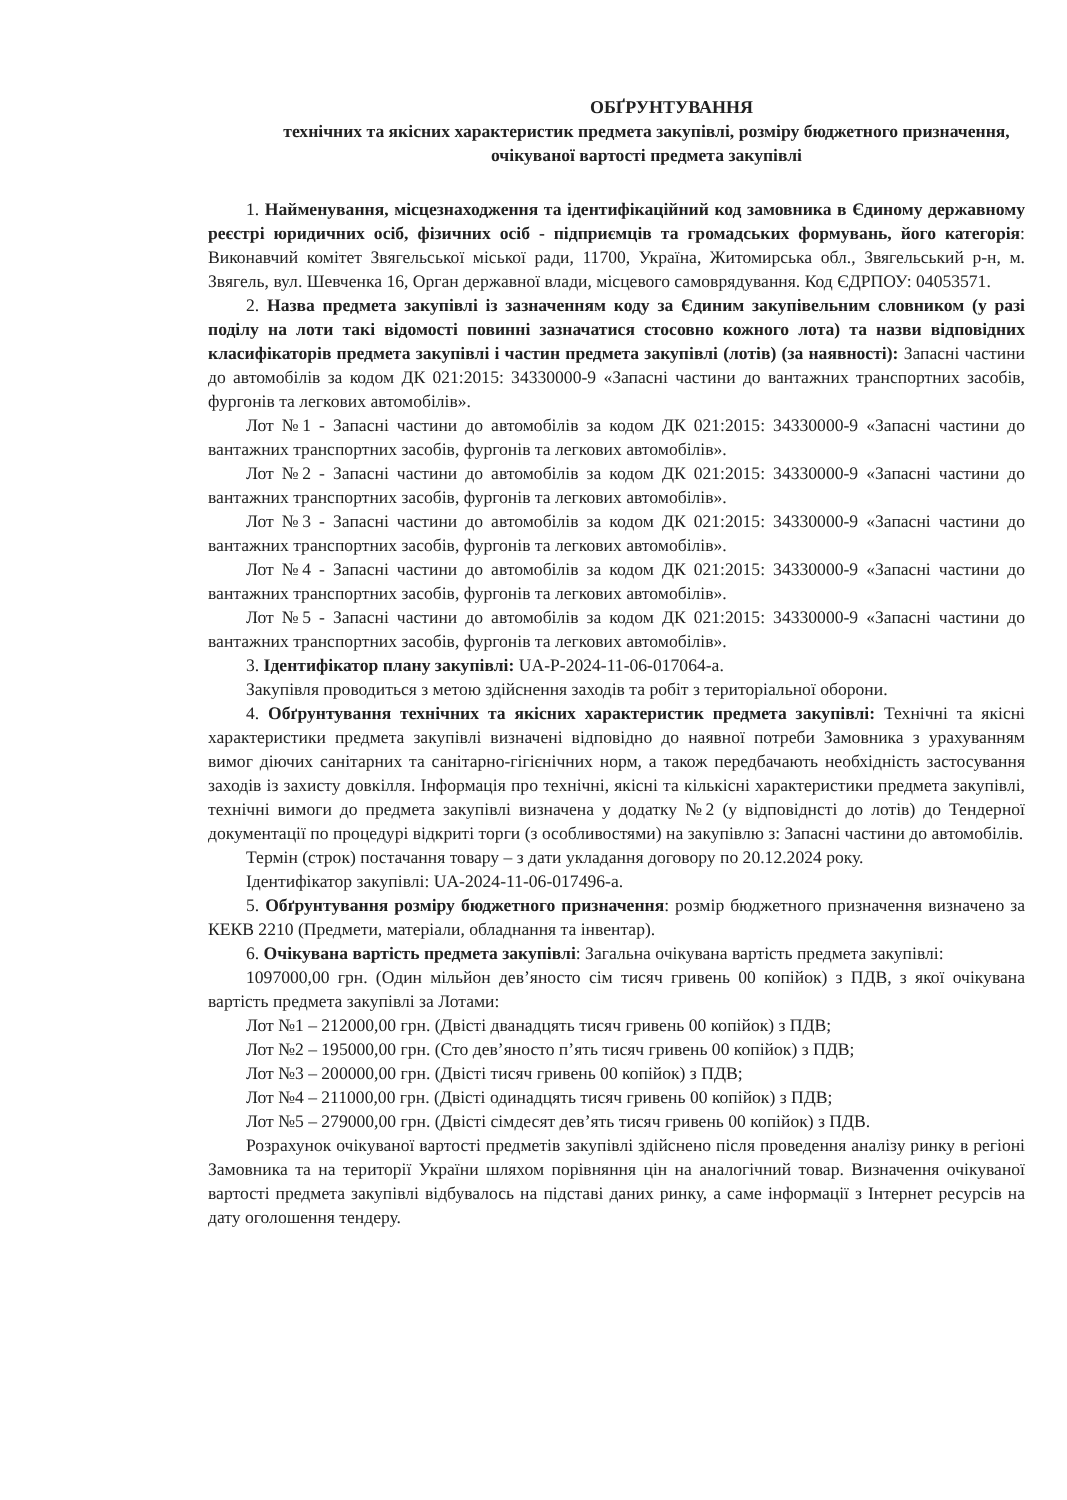ОБҐРУНТУВАННЯ
технічних та якісних характеристик предмета закупівлі, розміру бюджетного призначення, очікуваної вартості предмета закупівлі
1. Найменування, місцезнаходження та ідентифікаційний код замовника в Єдиному державному реєстрі юридичних осіб, фізичних осіб - підприємців та громадських формувань, його категорія: Виконавчий комітет Звягельської міської ради, 11700, Україна, Житомирська обл., Звягельський р-н, м. Звягель, вул. Шевченка 16, Орган державної влади, місцевого самоврядування. Код ЄДРПОУ: 04053571.
2. Назва предмета закупівлі із зазначенням коду за Єдиним закупівельним словником (у разі поділу на лоти такі відомості повинні зазначатися стосовно кожного лота) та назви відповідних класифікаторів предмета закупівлі і частин предмета закупівлі (лотів) (за наявності): Запасні частини до автомобілів за кодом ДК 021:2015: 34330000-9 «Запасні частини до вантажних транспортних засобів, фургонів та легкових автомобілів».
Лот №1 - Запасні частини до автомобілів за кодом ДК 021:2015: 34330000-9 «Запасні частини до вантажних транспортних засобів, фургонів та легкових автомобілів».
Лот №2 - Запасні частини до автомобілів за кодом ДК 021:2015: 34330000-9 «Запасні частини до вантажних транспортних засобів, фургонів та легкових автомобілів».
Лот №3 - Запасні частини до автомобілів за кодом ДК 021:2015: 34330000-9 «Запасні частини до вантажних транспортних засобів, фургонів та легкових автомобілів».
Лот №4 - Запасні частини до автомобілів за кодом ДК 021:2015: 34330000-9 «Запасні частини до вантажних транспортних засобів, фургонів та легкових автомобілів».
Лот №5 - Запасні частини до автомобілів за кодом ДК 021:2015: 34330000-9 «Запасні частини до вантажних транспортних засобів, фургонів та легкових автомобілів».
3. Ідентифікатор плану закупівлі: UA-P-2024-11-06-017064-a.
Закупівля проводиться з метою здійснення заходів та робіт з територіальної оборони.
4. Обґрунтування технічних та якісних характеристик предмета закупівлі: Технічні та якісні характеристики предмета закупівлі визначені відповідно до наявної потреби Замовника з урахуванням вимог діючих санітарних та санітарно-гігієнічних норм, а також передбачають необхідність застосування заходів із захисту довкілля. Інформація про технічні, якісні та кількісні характеристики предмета закупівлі, технічні вимоги до предмета закупівлі визначена у додатку №2 (у відповіднсті до лотів) до Тендерної документації по процедурі відкриті торги (з особливостями) на закупівлю з: Запасні частини до автомобілів.
Термін (строк) постачання товару – з дати укладання договору по 20.12.2024 року.
Ідентифікатор закупівлі: UA-2024-11-06-017496-a.
5. Обґрунтування розміру бюджетного призначення: розмір бюджетного призначення визначено за КЕКВ 2210 (Предмети, матеріали, обладнання та інвентар).
6. Очікувана вартість предмета закупівлі: Загальна очікувана вартість предмета закупівлі:
1097000,00 грн. (Один мільйон дев’яносто сім тисяч гривень 00 копійок) з ПДВ, з якої очікувана вартість предмета закупівлі за Лотами:
Лот №1 – 212000,00 грн. (Двісті дванадцять тисяч гривень 00 копійок) з ПДВ;
Лот №2 – 195000,00 грн. (Сто дев’яносто п’ять тисяч гривень 00 копійок) з ПДВ;
Лот №3 – 200000,00 грн. (Двісті тисяч гривень 00 копійок) з ПДВ;
Лот №4 – 211000,00 грн. (Двісті одинадцять тисяч гривень 00 копійок) з ПДВ;
Лот №5 – 279000,00 грн. (Двісті сімдесят дев’ять тисяч гривень 00 копійок) з ПДВ.
Розрахунок очікуваної вартості предметів закупівлі здійснено після проведення аналізу ринку в регіоні Замовника та на території України шляхом порівняння цін на аналогічний товар. Визначення очікуваної вартості предмета закупівлі відбувалось на підставі даних ринку, а саме інформації з Інтернет ресурсів на дату оголошення тендеру.